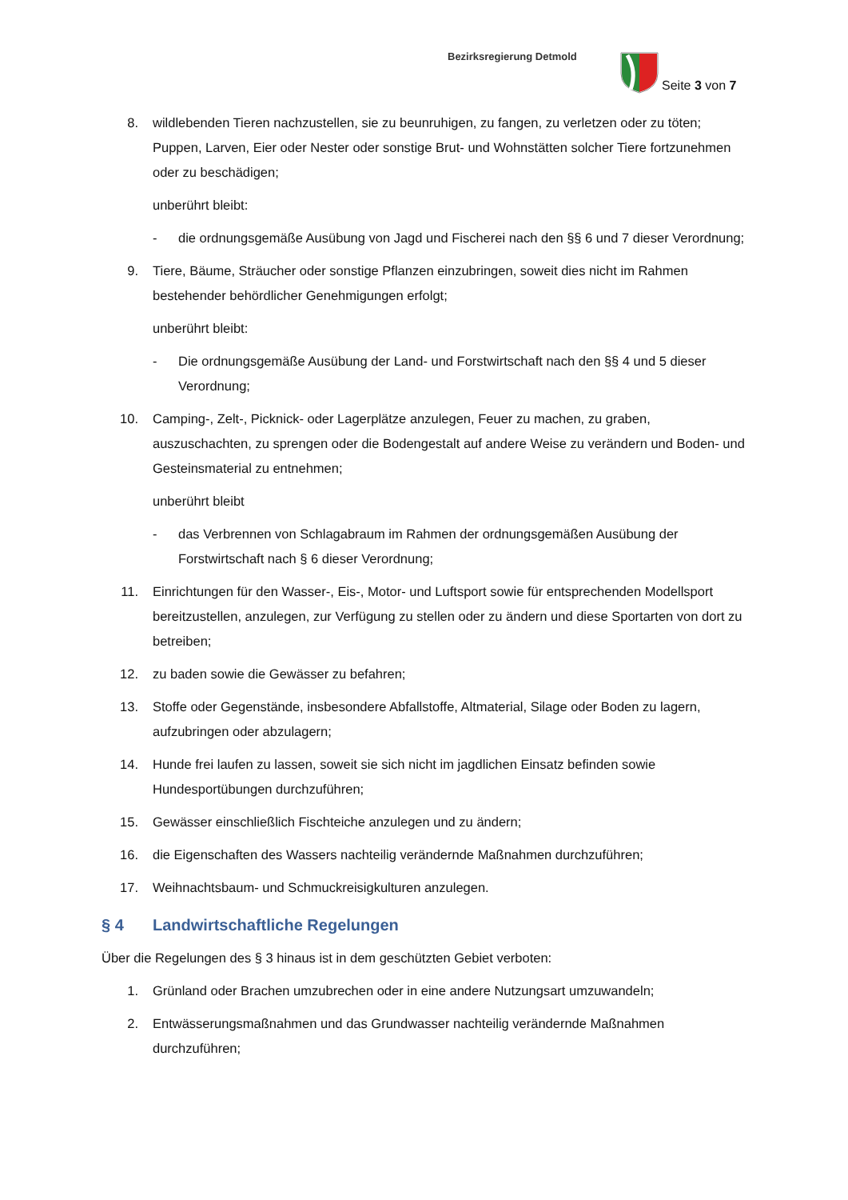Bezirksregierung Detmold
Seite 3 von 7
8. wildlebenden Tieren nachzustellen, sie zu beunruhigen, zu fangen, zu verletzen oder zu töten; Puppen, Larven, Eier oder Nester oder sonstige Brut- und Wohnstätten solcher Tiere fortzunehmen oder zu beschädigen;
unberührt bleibt:
- die ordnungsgemäße Ausübung von Jagd und Fischerei nach den §§ 6 und 7 dieser Verordnung;
9. Tiere, Bäume, Sträucher oder sonstige Pflanzen einzubringen, soweit dies nicht im Rahmen bestehender behördlicher Genehmigungen erfolgt;
unberührt bleibt:
- Die ordnungsgemäße Ausübung der Land- und Forstwirtschaft nach den §§ 4 und 5 dieser Verordnung;
10. Camping-, Zelt-, Picknick- oder Lagerplätze anzulegen, Feuer zu machen, zu graben, auszuschachten, zu sprengen oder die Bodengestalt auf andere Weise zu verändern und Boden- und Gesteinsmaterial zu entnehmen;
unberührt bleibt
- das Verbrennen von Schlagabraum im Rahmen der ordnungsgemäßen Ausübung der Forstwirtschaft nach § 6 dieser Verordnung;
11. Einrichtungen für den Wasser-, Eis-, Motor- und Luftsport sowie für entsprechenden Modellsport bereitzustellen, anzulegen, zur Verfügung zu stellen oder zu ändern und diese Sportarten von dort zu betreiben;
12. zu baden sowie die Gewässer zu befahren;
13. Stoffe oder Gegenstände, insbesondere Abfallstoffe, Altmaterial, Silage oder Boden zu lagern, aufzubringen oder abzulagern;
14. Hunde frei laufen zu lassen, soweit sie sich nicht im jagdlichen Einsatz befinden sowie Hundesportübungen durchzuführen;
15. Gewässer einschließlich Fischteiche anzulegen und zu ändern;
16. die Eigenschaften des Wassers nachteilig verändernde Maßnahmen durchzuführen;
17. Weihnachtsbaum- und Schmuckreisigkulturen anzulegen.
§ 4 Landwirtschaftliche Regelungen
Über die Regelungen des § 3 hinaus ist in dem geschützten Gebiet verboten:
1. Grünland oder Brachen umzubrechen oder in eine andere Nutzungsart umzuwandeln;
2. Entwässerungsmaßnahmen und das Grundwasser nachteilig verändernde Maßnahmen durchzuführen;